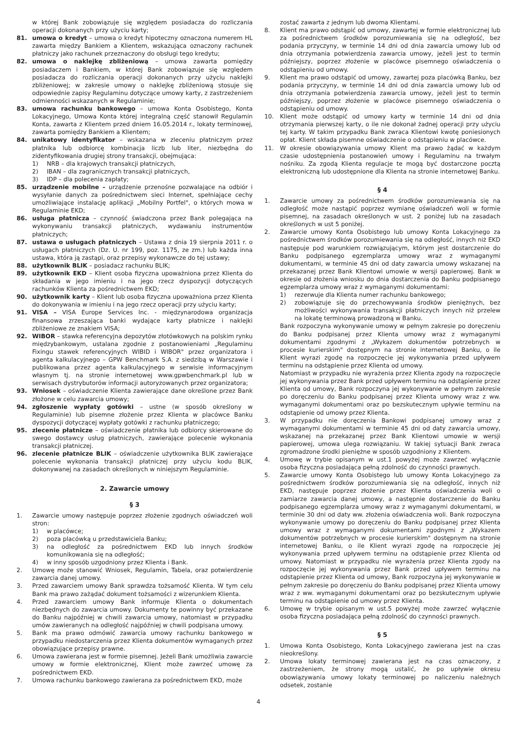w której Bank zobowiązuje się względem posiadacza do rozliczania operacji dokonanych przy użyciu karty;
81. umowa o kredyt – umowa o kredyt hipoteczny oznaczona numerem HL zawarta między Bankiem a Klientem, wskazująca oznaczony rachunek płatniczy jako rachunek przeznaczony do obsługi tego kredytu;
82. umowa o naklejkę zbliżeniową – umowa zawarta pomiędzy posiadaczem i Bankiem, w której Bank zobowiązuje się względem posiadacza do rozliczania operacji dokonanych przy użyciu naklejki zbliżeniowej; w zakresie umowy o naklejkę zbliżeniową stosuje się odpowiednie zapisy Regulaminu dotyczące umowy karty, z zastrzeżeniem odmienności wskazanych w Regulaminie;
83. umowa rachunku bankowego – umowa Konta Osobistego, Konta Lokacyjnego, Umowa Konta której integralną część stanowił Regulamin Konta, zawarta z Klientem przed dniem 16.05.2014 r., lokaty terminowej, zawarta pomiędzy Bankiem a Klientem;
84. unikatowy identyfikator – wskazana w zleceniu płatniczym przez płatnika lub odbiorcę kombinacja liczb lub liter, niezbędna do zidentyfikowania drugiej strony transakcji, obejmująca:
1) NRB – dla krajowych transakcji płatniczych,
2) IBAN – dla zagranicznych transakcji płatniczych,
3) IDP – dla polecenia zapłaty;
85. urządzenie mobilne – urządzenie przenośne pozwalające na odbiór i wysyłanie danych za pośrednictwem sieci Internet, spełniające cechy umożliwiające instalację aplikacji „Mobilny Portfel", o których mowa w Regulaminie EKD;
86. usługa płatnicza – czynność świadczona przez Bank polegająca na wykonywaniu transakcji płatniczych, wydawaniu instrumentów płatniczych;
87. ustawa o usługach płatniczych – Ustawa z dnia 19 sierpnia 2011 r. o usługach płatniczych (Dz. U. nr 199, poz. 1175, ze zm.) lub każda inna ustawa, która ją zastąpi, oraz przepisy wykonawcze do tej ustawy;
88. użytkownik BLIK – posiadacz rachunku BLIK;
89. użytkownik EKD – Klient osoba fizyczna upoważniona przez Klienta do składania w jego imieniu i na jego rzecz dyspozycji dotyczących rachunków Klienta za pośrednictwem EKD;
90. użytkownik karty – Klient lub osoba fizyczna upoważniona przez Klienta do dokonywania w imieniu i na jego rzecz operacji przy użyciu karty;
91. VISA – VISA Europe Services Inc. - międzynarodowa organizacja finansowa zrzeszająca banki wydające karty płatnicze i naklejki zbliżeniowe ze znakiem VISA;
92. WIBOR – stawka referencyjna depozytów złotówkowych na polskim rynku międzybankowym, ustalana zgodnie z postanowieniami „Regulaminu Fixingu stawek referencyjnych WIBID i WIBOR" przez organizatora i agenta kalkulacyjnego – GPW Benchmark S.A. z siedzibą w Warszawie i publikowana przez agenta kalkulacyjnego w serwisie informacyjnym własnym tj. na stronie internetowej www.gpwbenchmark.pl lub w serwisach dystrybutorów informacji autoryzowanych przez organizatora;
93. Wniosek – oświadczenie Klienta zawierające dane określone przez Bank złożone w celu zawarcia umowy;
94. zgłoszenie wypłaty gotówki – ustne (w sposób określony w Regulaminie) lub pisemne złożenie przez Klienta w placówce Banku dyspozycji dotyczącej wypłaty gotówki z rachunku płatniczego;
95. zlecenie płatnicze – oświadczenie płatnika lub odbiorcy skierowane do swego dostawcy usług płatniczych, zawierające polecenie wykonania transakcji płatniczej.
96. zlecenie płatnicze BLIK – oświadczenie użytkownika BLIK zawierające polecenie wykonania transakcji płatniczej przy użyciu kodu BLIK, dokonywanej na zasadach określonych w niniejszym Regulaminie.
2. Zawarcie umowy
§ 3
1. Zawarcie umowy następuje poprzez złożenie zgodnych oświadczeń woli stron:
1) w placówce;
2) poza placówką u przedstawiciela Banku;
3) na odległość za pośrednictwem EKD lub innych środków komunikowania się na odległość;
4) w inny sposób uzgodniony przez Klienta i Bank.
2. Umowę może stanowić Wniosek, Regulamin, Tabela, oraz potwierdzenie zawarcia danej umowy.
3. Przed zawarciem umowy Bank sprawdza tożsamość Klienta. W tym celu Bank ma prawo zażądać dokument tożsamości z wizerunkiem Klienta.
4. Przed zawarciem umowy Bank informuje Klienta o dokumentach niezbędnych do zawarcia umowy. Dokumenty te powinny być przekazane do Banku najpóźniej w chwili zawarcia umowy, natomiast w przypadku umów zawieranych na odległość najpóźniej w chwili podpisana umowy.
5. Bank ma prawo odmówić zawarcia umowy rachunku bankowego w przypadku niedostarczenia przez Klienta dokumentów wymaganych przez obowiązujące przepisy prawne.
6. Umowa zawierana jest w formie pisemnej. Jeżeli Bank umożliwia zawarcie umowy w formie elektronicznej, Klient może zawrzeć umowę za pośrednictwem EKD.
7. Umowa rachunku bankowego zawierana za pośrednictwem EKD, może
zostać zawarta z jednym lub dwoma Klientami.
8. Klient ma prawo odstąpić od umowy, zawartej w formie elektronicznej lub za pośrednictwem środków porozumiewania się na odległość, bez podania przyczyny, w terminie 14 dni od dnia zawarcia umowy lub od dnia otrzymania potwierdzenia zawarcia umowy, jeżeli jest to termin późniejszy, poprzez złożenie w placówce pisemnego oświadczenia o odstąpieniu od umowy.
9. Klient ma prawo odstąpić od umowy, zawartej poza placówką Banku, bez podania przyczyny, w terminie 14 dni od dnia zawarcia umowy lub od dnia otrzymania potwierdzenia zawarcia umowy, jeżeli jest to termin późniejszy, poprzez złożenie w placówce pisemnego oświadczenia o odstąpieniu od umowy.
10. Klient może odstąpić od umowy karty w terminie 14 dni od dnia otrzymania pierwszej karty, o ile nie dokonał żadnej operacji przy użyciu tej karty. W takim przypadku Bank zwraca Klientowi kwotę poniesionych opłat. Klient składa pisemne oświadczenie o odstąpieniu w placówce.
11. W okresie obowiązywania umowy Klient ma prawo żądać w każdym czasie udostępnienia postanowień umowy i Regulaminu na trwałym nośniku. Za zgodą Klienta regulacje te mogą być dostarczone pocztą elektroniczną lub udostępnione dla Klienta na stronie internetowej Banku.
§ 4
1. Zawarcie umowy za pośrednictwem środków porozumiewania się na odległość może nastąpić poprzez wymianę oświadczeń woli w formie pisemnej, na zasadach określonych w ust. 2 poniżej lub na zasadach określonych w ust 5 poniżej.
2. Zawarcie umowy Konta Osobistego lub umowy Konta Lokacyjnego za pośrednictwem środków porozumiewania się na odległość, innych niż EKD następuje pod warunkiem rozwiązującym, którym jest dostarczenie do Banku podpisanego egzemplarza umowy wraz z wymaganymi dokumentami, w terminie 45 dni od daty zawarcia umowy wskazanej na przekazanej przez Bank Klientowi umowie w wersji papierowej. Bank w okresie od złożenia wniosku do dnia dostarczenia do Banku podpisanego egzemplarza umowy wraz z wymaganymi dokumentami:
1) rezerwuje dla Klienta numer rachunku bankowego;
2) zobowiązuje się do przechowywania środków pieniężnych, bez możliwości wykonywania transakcji płatniczych innych niż przelew na lokatę terminową prowadzoną w Banku.
Bank rozpoczyna wykonywanie umowy w pełnym zakresie po doręczeniu do Banku podpisanej przez Klienta umowy wraz z wymaganymi dokumentami zgodnymi z „Wykazem dokumentów potrzebnych w procesie kurierskim" dostępnym na stronie internetowej Banku, o ile Klient wyrazi zgodę na rozpoczęcie jej wykonywania przed upływem terminu na odstąpienie przez Klienta od umowy.
Natomiast w przypadku nie wyrażenia przez Klienta zgody na rozpoczęcie jej wykonywania przez Bank przed upływem terminu na odstąpienie przez Klienta od umowy, Bank rozpoczyna jej wykonywanie w pełnym zakresie po doręczeniu do Banku podpisanej przez Klienta umowy wraz z ww. wymaganymi dokumentami oraz po bezskutecznym upływie terminu na odstąpienie od umowy przez Klienta.
3. W przypadku nie doręczenia Bankowi podpisanej umowy wraz z wymaganymi dokumentami w terminie 45 dni od daty zawarcia umowy, wskazanej na przekazanej przez Bank Klientowi umowie w wersji papierowej, umowa ulega rozwiązaniu. W takiej sytuacji Bank zwraca zgromadzone środki pieniężne w sposób uzgodniony z Klientem.
4. Umowę w trybie opisanym w ust.1 powyżej może zawrzeć wyłącznie osoba fizyczna posiadająca pełną zdolność do czynności prawnych.
5. Zawarcie umowy Konta Osobistego lub umowy Konta Lokacyjnego za pośrednictwem środków porozumiewania się na odległość, innych niż EKD, następuje poprzez złożenie przez Klienta oświadczenia woli o zamiarze zawarcia danej umowy, a następnie dostarczenie do Banku podpisanego egzemplarza umowy wraz z wymaganymi dokumentami, w terminie 30 dni od daty ww. złożenia oświadczenia woli. Bank rozpoczyna wykonywanie umowy po doręczeniu do Banku podpisanej przez Klienta umowy wraz z wymaganymi dokumentami zgodnymi z „Wykazem dokumentów potrzebnych w procesie kurierskim" dostępnym na stronie internetowej Banku, o ile Klient wyrazi zgodę na rozpoczęcie jej wykonywania przed upływem terminu na odstąpienie przez Klienta od umowy. Natomiast w przypadku nie wyrażenia przez Klienta zgody na rozpoczęcie jej wykonywania przez Bank przed upływem terminu na odstąpienie przez Klienta od umowy, Bank rozpoczyna jej wykonywanie w pełnym zakresie po doręczeniu do Banku podpisanej przez Klienta umowy wraz z ww. wymaganymi dokumentami oraz po bezskutecznym upływie terminu na odstąpienie od umowy przez Klienta.
6. Umowę w trybie opisanym w ust.5 powyżej może zawrzeć wyłącznie osoba fizyczna posiadająca pełną zdolność do czynności prawnych.
§ 5
1. Umowa Konta Osobistego, Konta Lokacyjnego zawierana jest na czas nieokreślony.
2. Umowa lokaty terminowej zawierana jest na czas oznaczony, z zastrzeżeniem, że strony mogą ustalić, że po upływie okresu obowiązywania umowy lokaty terminowej po naliczeniu należnych odsetek, zostanie
4